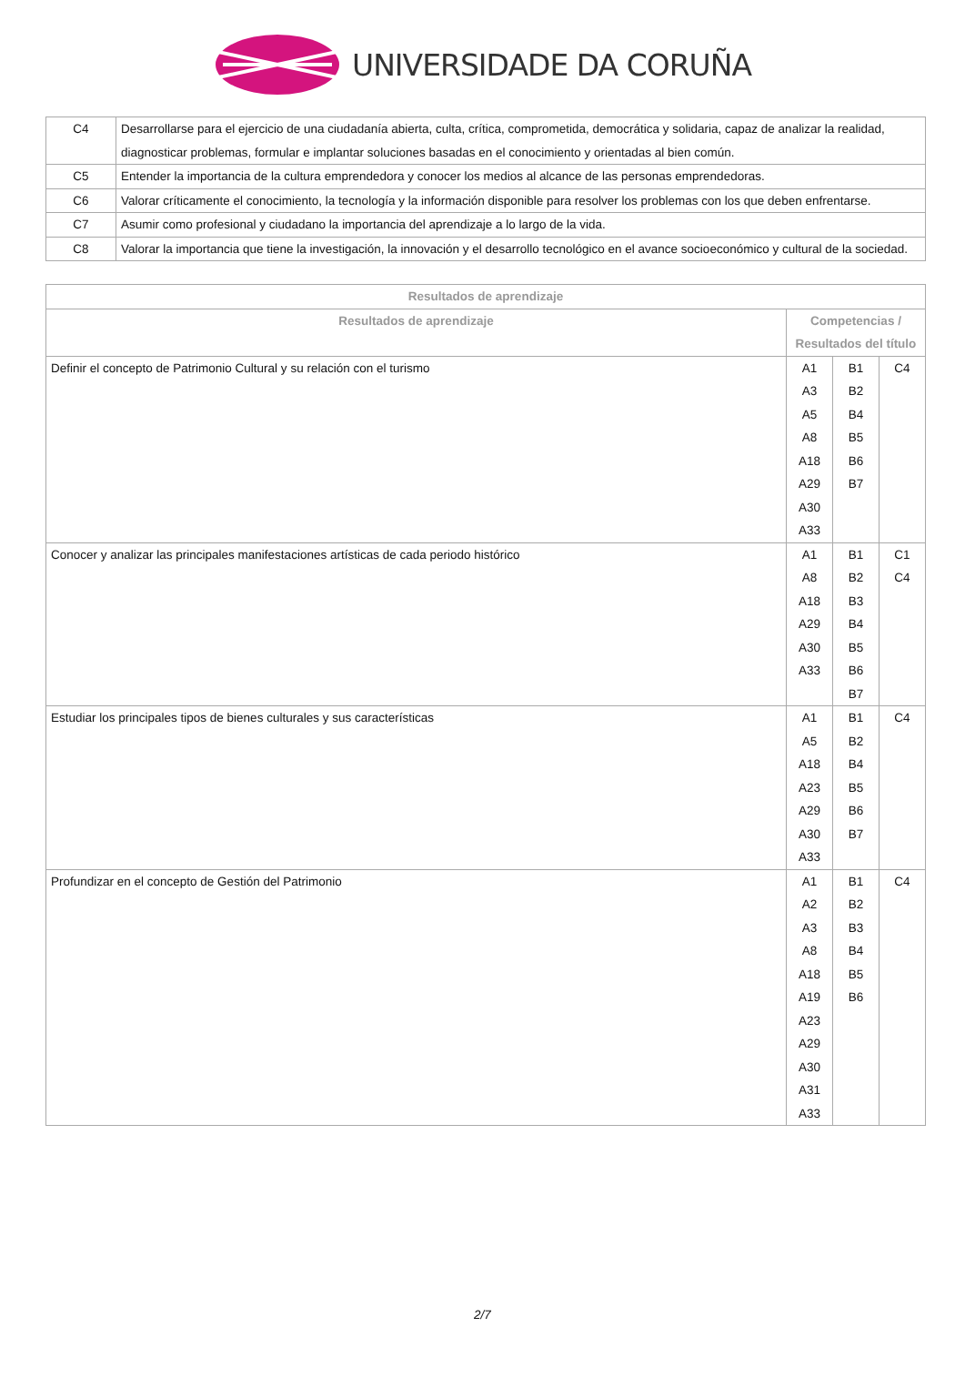UNIVERSIDADE DA CORUÑA
| C4 | Desarrollarse para el ejercicio de una ciudadanía abierta, culta, crítica, comprometida, democrática y solidaria, capaz de analizar la realidad, diagnosticar problemas, formular e implantar soluciones basadas en el conocimiento y orientadas al bien común. |
| C5 | Entender la importancia de la cultura emprendedora y conocer los medios al alcance de las personas emprendedoras. |
| C6 | Valorar críticamente el conocimiento, la tecnología y la información disponible para resolver los problemas con los que deben enfrentarse. |
| C7 | Asumir como profesional y ciudadano la importancia del aprendizaje a lo largo de la vida. |
| C8 | Valorar la importancia que tiene la investigación, la innovación y el desarrollo tecnológico en el avance socioeconómico y cultural de la sociedad. |
| Resultados de aprendizaje | | | |
| --- | --- | --- | --- |
| Resultados de aprendizaje | Competencias / Resultados del título | | |
| Definir el concepto de Patrimonio Cultural y su relación con el turismo | A1 A3 A5 A8 A18 A29 A30 A33 | B1 B2 B4 B5 B6 B7 | C4 |
| Conocer y analizar las principales manifestaciones artísticas de cada periodo histórico | A1 A8 A18 A29 A30 A33 | B1 B2 B3 B4 B5 B6 B7 | C1 C4 |
| Estudiar los principales tipos de bienes culturales y sus características | A1 A5 A18 A23 A29 A30 A33 | B1 B2 B4 B5 B6 B7 | C4 |
| Profundizar en el concepto de Gestión del Patrimonio | A1 A2 A3 A8 A18 A19 A23 A29 A30 A31 A33 | B1 B2 B3 B4 B5 B6 | C4 |
2/7